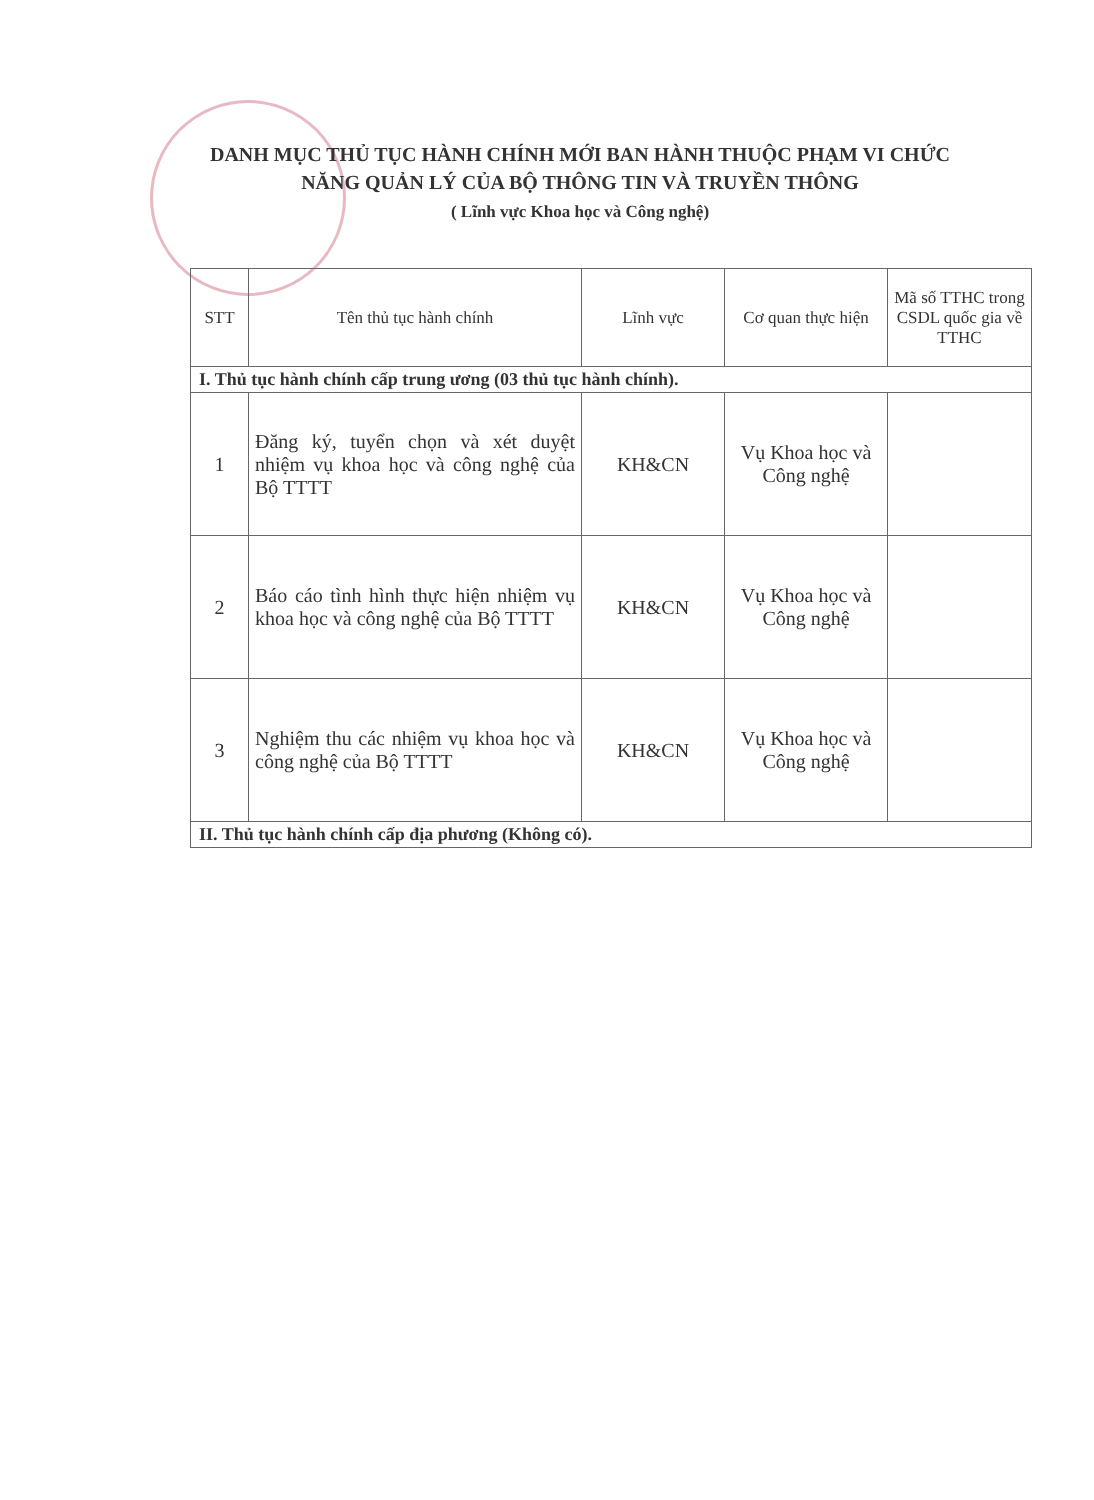DANH MỤC THỦ TỤC HÀNH CHÍNH MỚI BAN HÀNH THUỘC PHẠM VI CHỨC NĂNG QUẢN LÝ CỦA BỘ THÔNG TIN VÀ TRUYỀN THÔNG
( Lĩnh vực Khoa học và Công nghệ)
| STT | Tên thủ tục hành chính | Lĩnh vực | Cơ quan thực hiện | Mã số TTHC trong CSDL quốc gia về TTHC |
| --- | --- | --- | --- | --- |
| I. Thủ tục hành chính cấp trung ương (03 thủ tục hành chính). | | | | |
| 1 | Đăng ký, tuyển chọn và xét duyệt nhiệm vụ khoa học và công nghệ của Bộ TTTT | KH&CN | Vụ Khoa học và Công nghệ | |
| 2 | Báo cáo tình hình thực hiện nhiệm vụ khoa học và công nghệ của Bộ TTTT | KH&CN | Vụ Khoa học và Công nghệ | |
| 3 | Nghiệm thu các nhiệm vụ khoa học và công nghệ của Bộ TTTT | KH&CN | Vụ Khoa học và Công nghệ | |
| II. Thủ tục hành chính cấp địa phương (Không có). | | | | |